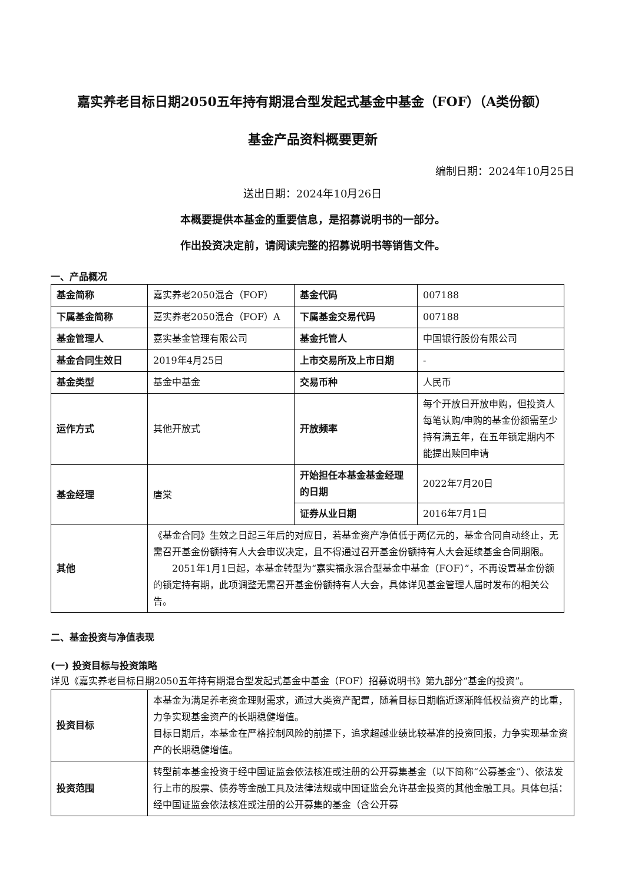嘉实养老目标日期2050五年持有期混合型发起式基金中基金（FOF）（A类份额）
基金产品资料概要更新
编制日期：2024年10月25日
送出日期：2024年10月26日
本概要提供本基金的重要信息，是招募说明书的一部分。
作出投资决定前，请阅读完整的招募说明书等销售文件。
一、产品概况
| 基金简称 | 嘉实养老2050混合（FOF） | 基金代码 | 007188 |
| 下属基金简称 | 嘉实养老2050混合（FOF）A | 下属基金交易代码 | 007188 |
| 基金管理人 | 嘉实基金管理有限公司 | 基金托管人 | 中国银行股份有限公司 |
| 基金合同生效日 | 2019年4月25日 | 上市交易所及上市日期 | - |
| 基金类型 | 基金中基金 | 交易币种 | 人民币 |
| 运作方式 | 其他开放式 | 开放频率 | 每个开放日开放申购，但投资人每笔认购/申购的基金份额需至少持有满五年，在五年锁定期内不能提出赎回申请 |
| 基金经理 | 唐棠 | 开始担任本基金基金经理的日期 | 2022年7月20日 |
| | | 证券从业日期 | 2016年7月1日 |
| 其他 | 《基金合同》生效之日起三年后的对应日，若基金资产净值低于两亿元的，基金合同自动终止，无需召开基金份额持有人大会审议决定，且不得通过召开基金份额持有人大会延续基金合同期限。 2051年1月1日起，本基金转型为“嘉实福永混合型基金中基金（FOF）”，不再设置基金份额的锁定持有期，此项调整无需召开基金份额持有人大会，具体详见基金管理人届时发布的相关公告。 | | |
二、基金投资与净值表现
(一) 投资目标与投资策略
详见《嘉实养老目标日期2050五年持有期混合型发起式基金中基金（FOF）招募说明书》第九部分“基金的投资”。
| 投资目标 | 本基金为满足养老资金理财需求，通过大类资产配置，随着目标日期临近逐渐降低权益资产的比重，力争实现基金资产的长期稳健增值。 目标日期后，本基金在严格控制风险的前提下，追求超越业绩比较基准的投资回报，力争实现基金资产的长期稳健增值。 |
| 投资范围 | 转型前本基金投资于经中国证监会依法核准或注册的公开募集基金（以下简称“公募基金”）、依法发行上市的股票、债券等金融工具及法律法规或中国证监会允许基金投资的其他金融工具。具体包括：经中国证监会依法核准或注册的公开募集的基金（含公开募 |